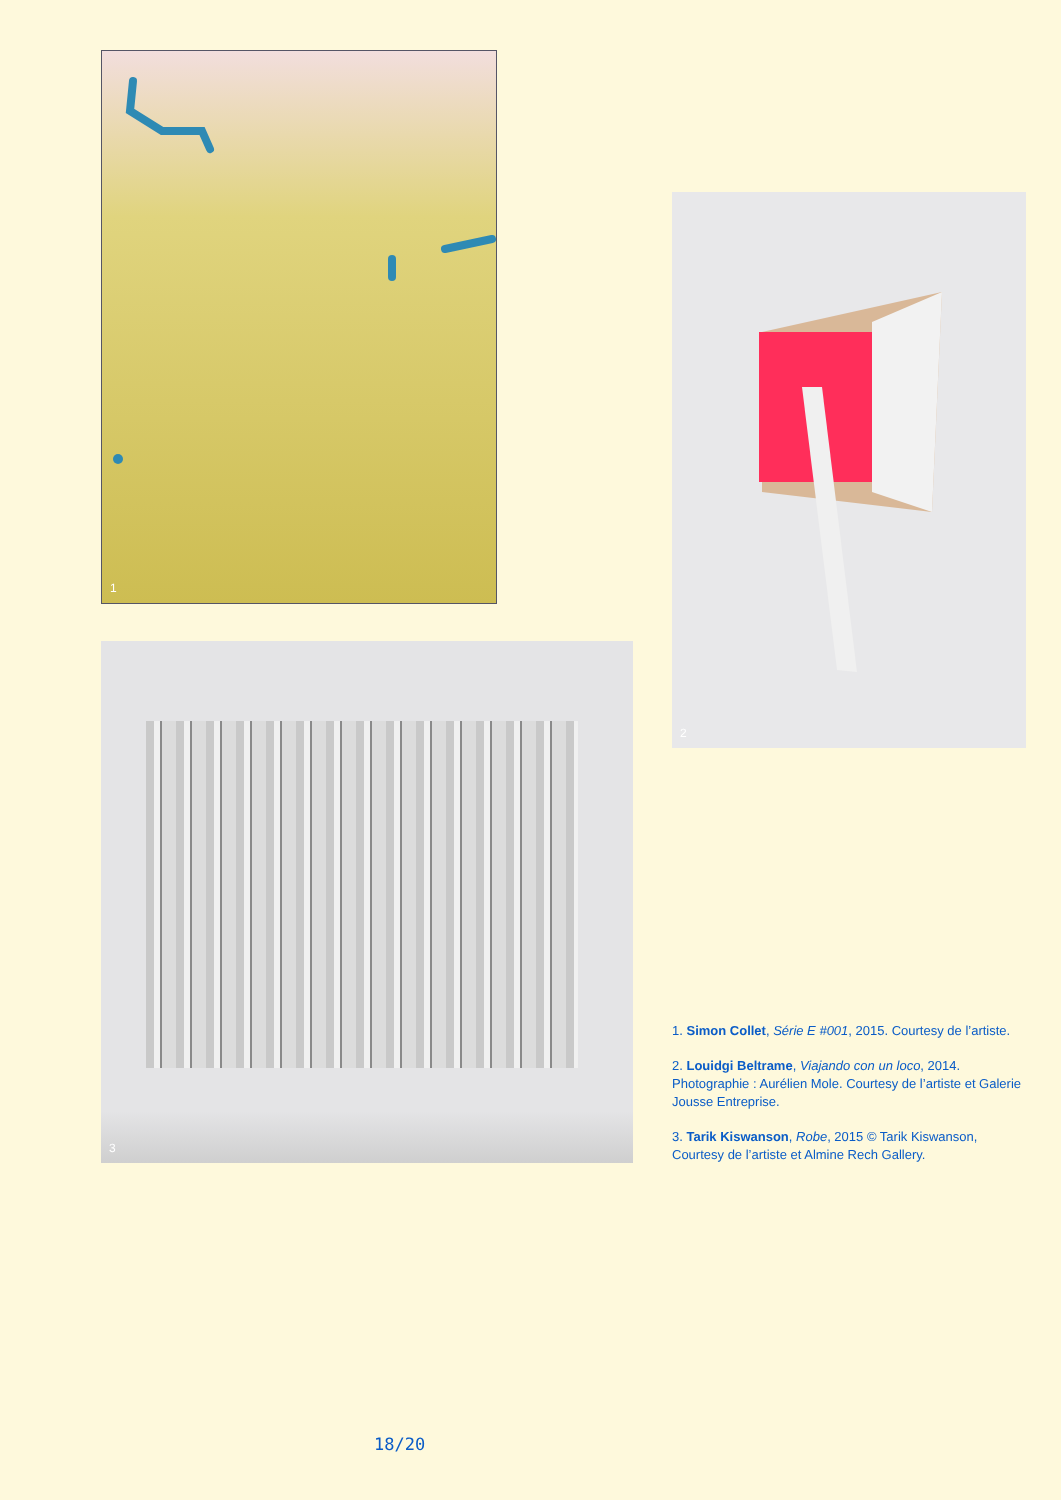1
2
3
1. Simon Collet, Série E #001, 2015. Courtesy de l’artiste.
2. Louidgi Beltrame, Viajando con un loco, 2014. Photographie : Aurélien Mole. Courtesy de l’artiste et Galerie Jousse Entreprise.
3. Tarik Kiswanson, Robe, 2015 © Tarik Kiswanson, Courtesy de l’artiste et Almine Rech Gallery.
18/20